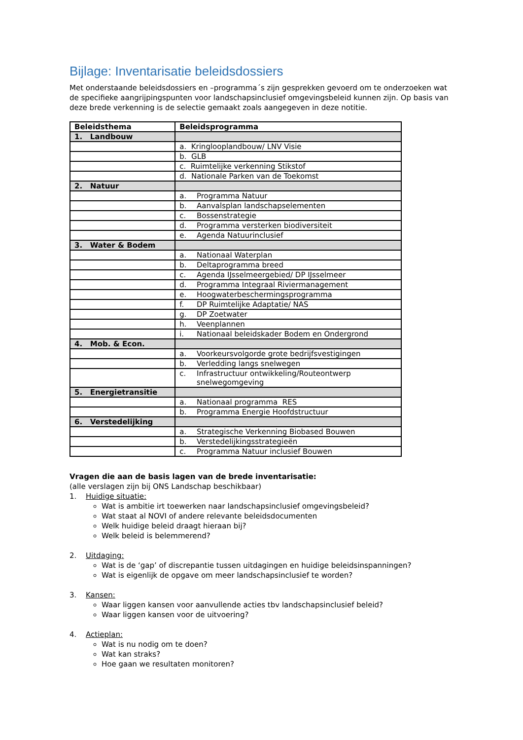Bijlage: Inventarisatie beleidsdossiers
Met onderstaande beleidsdossiers en –programma´s zijn gesprekken gevoerd om te onderzoeken wat de specifieke aangrijpingspunten voor landschapsinclusief omgevingsbeleid kunnen zijn. Op basis van deze brede verkenning is de selectie gemaakt zoals aangegeven in deze notitie.
| Beleidsthema | Beleidsprogramma |
| --- | --- |
| 1. Landbouw | |
| | a. Kringlooplandbouw/ LNV Visie |
| | b. GLB |
| | c. Ruimtelijke verkenning Stikstof |
| | d. Nationale Parken van de Toekomst |
| 2. Natuur | |
| | a. Programma Natuur |
| | b. Aanvalsplan landschapselementen |
| | c. Bossenstrategie |
| | d. Programma versterken biodiversiteit |
| | e. Agenda Natuurinclusief |
| 3. Water & Bodem | |
| | a. Nationaal Waterplan |
| | b. Deltaprogramma breed |
| | c. Agenda IJsselmeergebied/ DP IJsselmeer |
| | d. Programma Integraal Riviermanagement |
| | e. Hoogwaterbeschermingsprogramma |
| | f. DP Ruimtelijke Adaptatie/ NAS |
| | g. DP Zoetwater |
| | h. Veenplannen |
| | i. Nationaal beleidskader Bodem en Ondergrond |
| 4. Mob. & Econ. | |
| | a. Voorkeursvolgorde grote bedrijfsvestigingen |
| | b. Verledding langs snelwegen |
| | c. Infrastructuur ontwikkeling/Routeontwerp snelwegomgeving |
| 5. Energietransitie | |
| | a. Nationaal programma RES |
| | b. Programma Energie Hoofdstructuur |
| 6. Verstedelijking | |
| | a. Strategische Verkenning Biobased Bouwen |
| | b. Verstedelijkingsstrategieën |
| | c. Programma Natuur inclusief Bouwen |
Vragen die aan de basis lagen van de brede inventarisatie:
(alle verslagen zijn bij ONS Landschap beschikbaar)
1. Huidige situatie:
Wat is ambitie irt toewerken naar landschapsinclusief omgevingsbeleid?
Wat staat al NOVI of andere relevante beleidsdocumenten
Welk huidige beleid draagt hieraan bij?
Welk beleid is belemmerend?
2. Uitdaging:
Wat is de ‘gap’ of discrepantie tussen uitdagingen en huidige beleidsinspanningen?
Wat is eigenlijk de opgave om meer landschapsinclusief te worden?
3. Kansen:
Waar liggen kansen voor aanvullende acties tbv landschapsinclusief beleid?
Waar liggen kansen voor de uitvoering?
4. Actieplan:
Wat is nu nodig om te doen?
Wat kan straks?
Hoe gaan we resultaten monitoren?